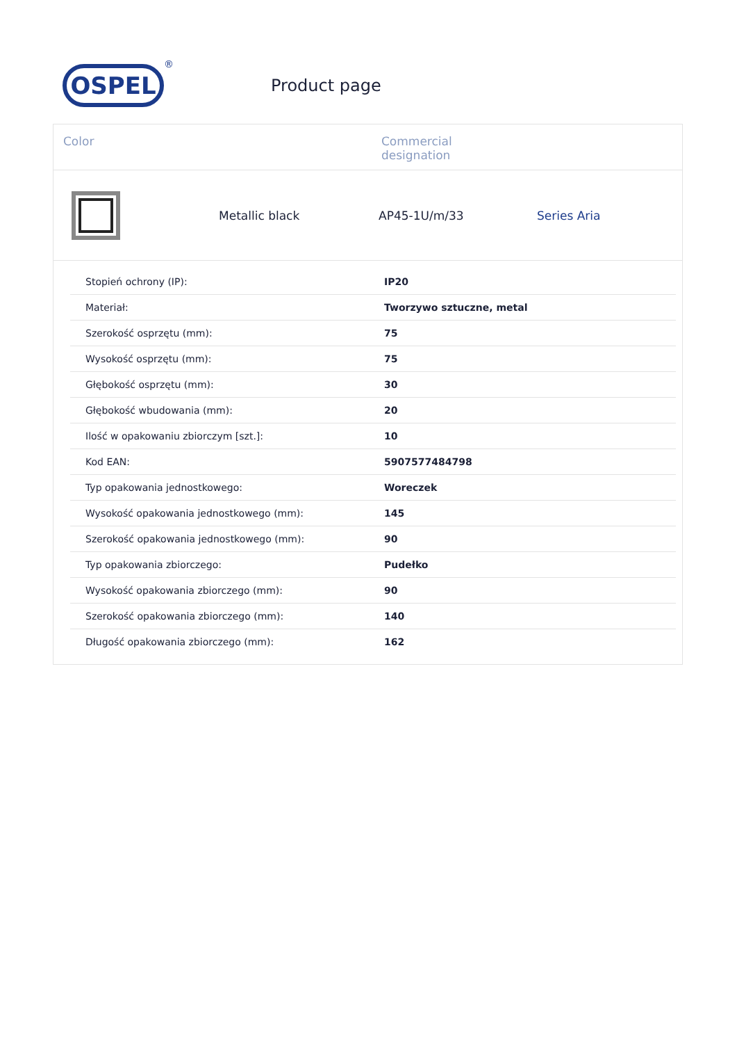OSPEL
®
Product page
Color Commercial
designation
Metallic black AP45-1U/m/33 Series Aria
| Stopień ochrony (IP): | IP20 |
| Materiał: | Tworzywo sztuczne, metal |
| Szerokość osprzętu (mm): | 75 |
| Wysokość osprzętu (mm): | 75 |
| Głębokość osprzętu (mm): | 30 |
| Głębokość wbudowania (mm): | 20 |
| Ilość w opakowaniu zbiorczym [szt.]: | 10 |
| Kod EAN: | 5907577484798 |
| Typ opakowania jednostkowego: | Woreczek |
| Wysokość opakowania jednostkowego (mm): | 145 |
| Szerokość opakowania jednostkowego (mm): | 90 |
| Typ opakowania zbiorczego: | Pudełko |
| Wysokość opakowania zbiorczego (mm): | 90 |
| Szerokość opakowania zbiorczego (mm): | 140 |
| Długość opakowania zbiorczego (mm): | 162 |